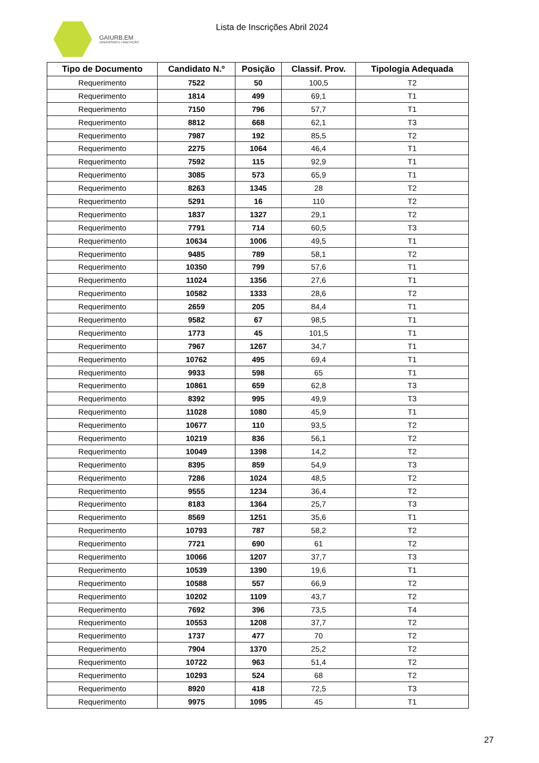GAIURB,EM
URBANISMO E HABITAÇÃO
Lista de Inscrições Abril 2024
| Tipo de Documento | Candidato N.º | Posição | Classif. Prov. | Tipologia Adequada |
| --- | --- | --- | --- | --- |
| Requerimento | 7522 | 50 | 100,5 | T2 |
| Requerimento | 1814 | 499 | 69,1 | T1 |
| Requerimento | 7150 | 796 | 57,7 | T1 |
| Requerimento | 8812 | 668 | 62,1 | T3 |
| Requerimento | 7987 | 192 | 85,5 | T2 |
| Requerimento | 2275 | 1064 | 46,4 | T1 |
| Requerimento | 7592 | 115 | 92,9 | T1 |
| Requerimento | 3085 | 573 | 65,9 | T1 |
| Requerimento | 8263 | 1345 | 28 | T2 |
| Requerimento | 5291 | 16 | 110 | T2 |
| Requerimento | 1837 | 1327 | 29,1 | T2 |
| Requerimento | 7791 | 714 | 60,5 | T3 |
| Requerimento | 10634 | 1006 | 49,5 | T1 |
| Requerimento | 9485 | 789 | 58,1 | T2 |
| Requerimento | 10350 | 799 | 57,6 | T1 |
| Requerimento | 11024 | 1356 | 27,6 | T1 |
| Requerimento | 10582 | 1333 | 28,6 | T2 |
| Requerimento | 2659 | 205 | 84,4 | T1 |
| Requerimento | 9582 | 67 | 98,5 | T1 |
| Requerimento | 1773 | 45 | 101,5 | T1 |
| Requerimento | 7967 | 1267 | 34,7 | T1 |
| Requerimento | 10762 | 495 | 69,4 | T1 |
| Requerimento | 9933 | 598 | 65 | T1 |
| Requerimento | 10861 | 659 | 62,8 | T3 |
| Requerimento | 8392 | 995 | 49,9 | T3 |
| Requerimento | 11028 | 1080 | 45,9 | T1 |
| Requerimento | 10677 | 110 | 93,5 | T2 |
| Requerimento | 10219 | 836 | 56,1 | T2 |
| Requerimento | 10049 | 1398 | 14,2 | T2 |
| Requerimento | 8395 | 859 | 54,9 | T3 |
| Requerimento | 7286 | 1024 | 48,5 | T2 |
| Requerimento | 9555 | 1234 | 36,4 | T2 |
| Requerimento | 8183 | 1364 | 25,7 | T3 |
| Requerimento | 8569 | 1251 | 35,6 | T1 |
| Requerimento | 10793 | 787 | 58,2 | T2 |
| Requerimento | 7721 | 690 | 61 | T2 |
| Requerimento | 10066 | 1207 | 37,7 | T3 |
| Requerimento | 10539 | 1390 | 19,6 | T1 |
| Requerimento | 10588 | 557 | 66,9 | T2 |
| Requerimento | 10202 | 1109 | 43,7 | T2 |
| Requerimento | 7692 | 396 | 73,5 | T4 |
| Requerimento | 10553 | 1208 | 37,7 | T2 |
| Requerimento | 1737 | 477 | 70 | T2 |
| Requerimento | 7904 | 1370 | 25,2 | T2 |
| Requerimento | 10722 | 963 | 51,4 | T2 |
| Requerimento | 10293 | 524 | 68 | T2 |
| Requerimento | 8920 | 418 | 72,5 | T3 |
| Requerimento | 9975 | 1095 | 45 | T1 |
27